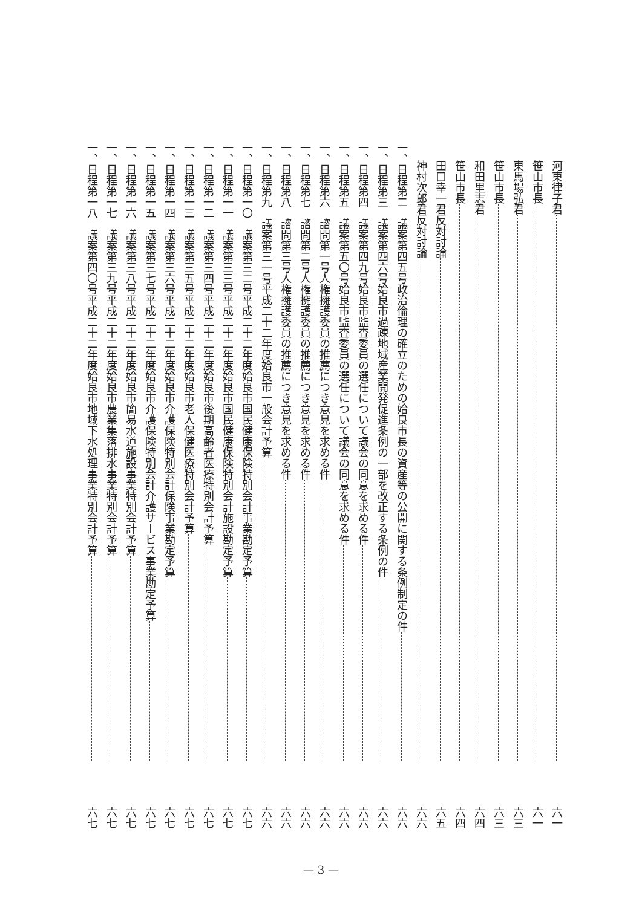河東律子君 六一
笹山市長 六一
東馬場弘君 六三
笹山市長 六三
和田里志君 六四
笹山市長 六四
田口幸一君反対討論 六五
神村次郎君反対討論 六六
一、日程第二　議案第四五号政治倫理の確立のための姶良市長の資産等の公開に関する条例制定の件 六六
一、日程第三　議案第四六号姶良市過疎地域産業開発促進条例の一部を改正する条例の件 六六
一、日程第四　議案第四九号姶良市監査委員の選任について議会の同意を求める件 六六
一、日程第五　議案第五〇号姶良市監査委員の選任について議会の同意を求める件 六六
一、日程第六　諮問第一号人権擁護委員の推薦につき意見を求める件 六六
一、日程第七　諮問第二号人権擁護委員の推薦につき意見を求める件 六六
一、日程第八　諮問第三号人権擁護委員の推薦につき意見を求める件 六六
一、日程第九　議案第三一号平成二十二年度姶良市一般会計予算 六六
一、日程第一〇　議案第三二号平成二十二年度姶良市国民健康保険特別会計事業勘定予算 六七
一、日程第一一　議案第三三号平成二十二年度姶良市国民健康保険特別会計施設勘定予算 六七
一、日程第一二　議案第三四号平成二十二年度姶良市後期高齢者医療特別会計予算 六七
一、日程第一三　議案第三五号平成二十二年度姶良市老人保健医療特別会計予算 六七
一、日程第一四　議案第三六号平成二十二年度姶良市介護保険特別会計保険事業勘定予算 六七
一、日程第一五　議案第三七号平成二十二年度姶良市介護保険特別会計介護サービス事業勘定予算 六七
一、日程第一六　議案第三八号平成二十二年度姶良市簡易水道施設事業特別会計予算 六七
一、日程第一七　議案第三九号平成二十二年度姶良市農業集落排水事業特別会計予算 六七
一、日程第一八　議案第四〇号平成二十二年度姶良市地域下水処理事業特別会計予算 六七
— 3 —